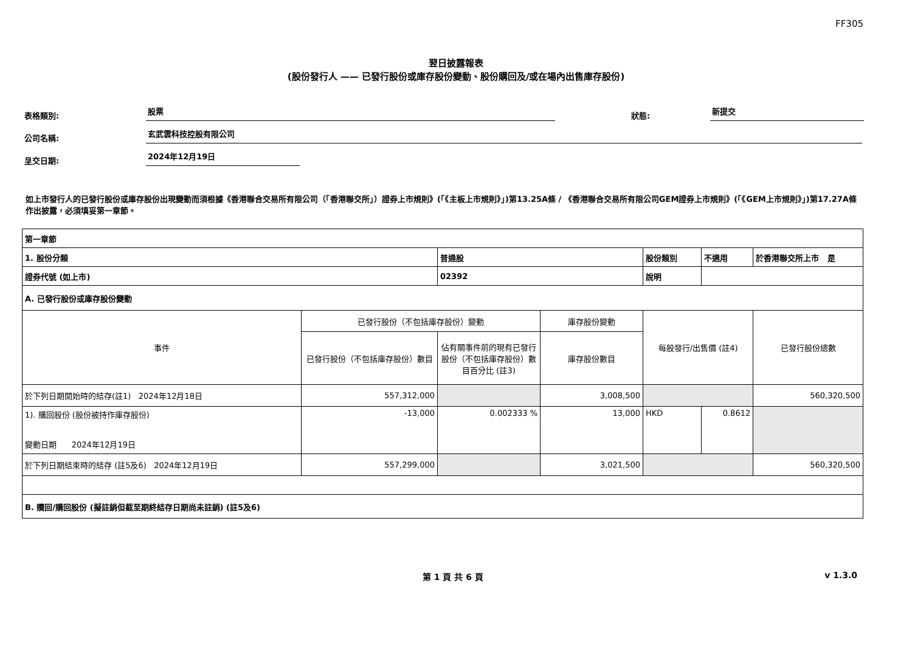FF305
翌日披露報表
(股份發行人 —— 已發行股份或庫存股份變動、股份購回及/或在場內出售庫存股份)
表格類別: 股票 狀態: 新提交
公司名稱: 玄武雲科技控股有限公司
呈交日期: 2024年12月19日
如上市發行人的已發行股份或庫存股份出現變動而須根據《香港聯合交易所有限公司（「香港聯交所」）證券上市規則》(「《主板上市規則》」)第13.25A條 / 《香港聯合交易所有限公司GEM證券上市規則》(「《GEM上市規則》」)第17.27A條作出披露，必須填妥第一章節。
| 第一章節 | | | | | | | |
| 1. 股份分類 | | 普通股 | | 股份類別 | 不適用 | | 於香港聯交所上市 是 |
| 證券代號 (如上市) | | 02392 | | 說明 | | | |
| A. 已發行股份或庫存股份變動 | | | | | | | |
| 事件 | 已發行股份（不包括庫存股份）變動 | | 庫存股份變動 | 每股發行/出售價 (註4) | | 已發行股份總數 | |
| | 已發行股份（不包括庫存股份）數目 | 佔有關事件前的現有已發行股份（不包括庫存股份）數目百分比 (註3) | 庫存股份數目 | | | | |
| 於下列日期開始時的結存(註1) 2024年12月18日 | 557,312,000 | | 3,008,500 | | | 560,320,500 | |
| 1). 購回股份 (股份被持作庫存股份) 變動日期 2024年12月19日 | -13,000 | 0.002333 % | 13,000 | HKD | 0.8612 | | |
| 於下列日期結束時的結存 (註5及6) 2024年12月19日 | 557,299,000 | | 3,021,500 | | | 560,320,500 | |
| B. 贖回/購回股份 (擬註銷但截至期終結存日期尚未註銷) (註5及6) | | | | | | | |
第 1 頁 共 6 頁 v 1.3.0